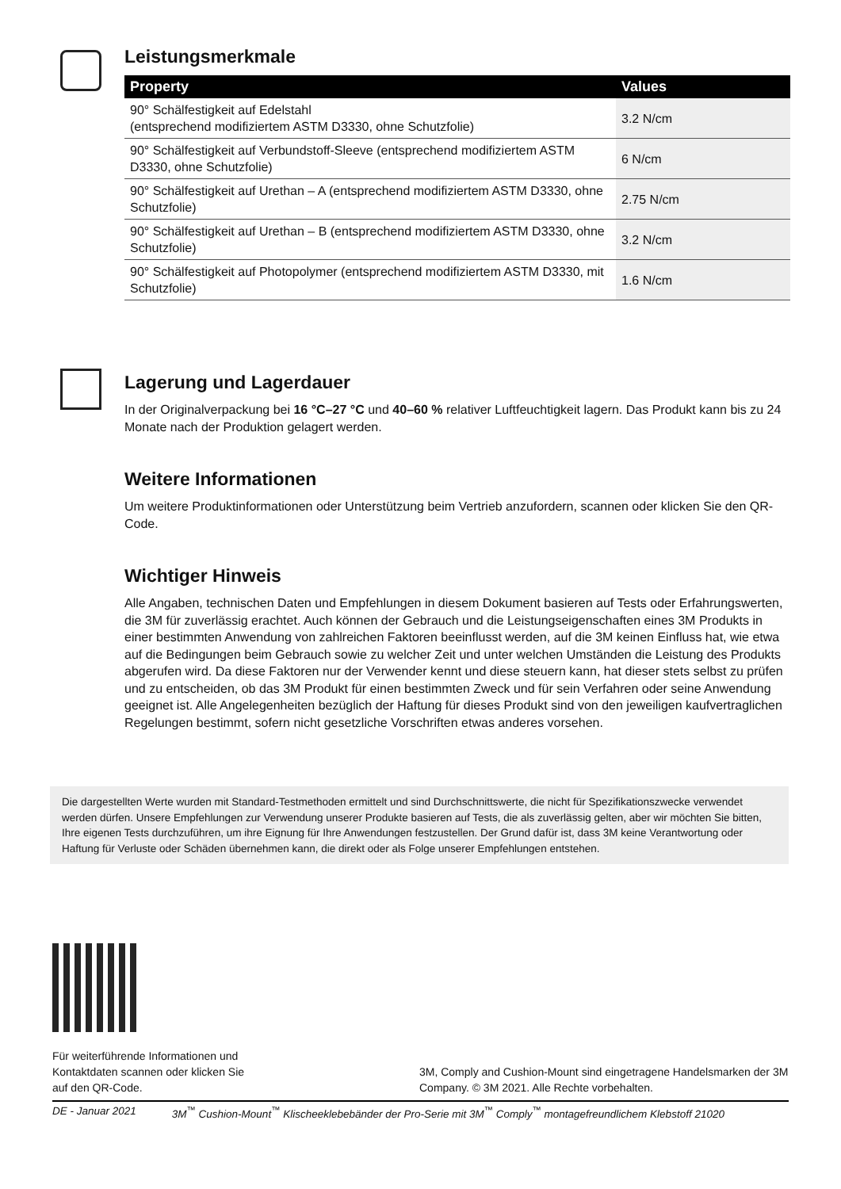Leistungsmerkmale
| Property | Values |
| --- | --- |
| 90° Schälfestigkeit auf Edelstahl (entsprechend modifiziertem ASTM D3330, ohne Schutzfolie) | 3.2 N/cm |
| 90° Schälfestigkeit auf Verbundstoff-Sleeve (entsprechend modifiziertem ASTM D3330, ohne Schutzfolie) | 6 N/cm |
| 90° Schälfestigkeit auf Urethan – A (entsprechend modifiziertem ASTM D3330, ohne Schutzfolie) | 2.75 N/cm |
| 90° Schälfestigkeit auf Urethan – B (entsprechend modifiziertem ASTM D3330, ohne Schutzfolie) | 3.2 N/cm |
| 90° Schälfestigkeit auf Photopolymer (entsprechend modifiziertem ASTM D3330, mit Schutzfolie) | 1.6 N/cm |
Lagerung und Lagerdauer
In der Originalverpackung bei 16 °C–27 °C und 40–60 % relativer Luftfeuchtigkeit lagern. Das Produkt kann bis zu 24 Monate nach der Produktion gelagert werden.
Weitere Informationen
Um weitere Produktinformationen oder Unterstützung beim Vertrieb anzufordern, scannen oder klicken Sie den QR-Code.
Wichtiger Hinweis
Alle Angaben, technischen Daten und Empfehlungen in diesem Dokument basieren auf Tests oder Erfahrungswerten, die 3M für zuverlässig erachtet. Auch können der Gebrauch und die Leistungseigenschaften eines 3M Produkts in einer bestimmten Anwendung von zahlreichen Faktoren beeinflusst werden, auf die 3M keinen Einfluss hat, wie etwa auf die Bedingungen beim Gebrauch sowie zu welcher Zeit und unter welchen Umständen die Leistung des Produkts abgerufen wird. Da diese Faktoren nur der Verwender kennt und diese steuern kann, hat dieser stets selbst zu prüfen und zu entscheiden, ob das 3M Produkt für einen bestimmten Zweck und für sein Verfahren oder seine Anwendung geeignet ist. Alle Angelegenheiten bezüglich der Haftung für dieses Produkt sind von den jeweiligen kaufvertraglichen Regelungen bestimmt, sofern nicht gesetzliche Vorschriften etwas anderes vorsehen.
Die dargestellten Werte wurden mit Standard-Testmethoden ermittelt und sind Durchschnittswerte, die nicht für Spezifikationszwecke verwendet werden dürfen. Unsere Empfehlungen zur Verwendung unserer Produkte basieren auf Tests, die als zuverlässig gelten, aber wir möchten Sie bitten, Ihre eigenen Tests durchzuführen, um ihre Eignung für Ihre Anwendungen festzustellen. Der Grund dafür ist, dass 3M keine Verantwortung oder Haftung für Verluste oder Schäden übernehmen kann, die direkt oder als Folge unserer Empfehlungen entstehen.
Für weiterführende Informationen und
Kontaktdaten scannen oder klicken Sie
auf den QR-Code.
3M, Comply and Cushion-Mount sind eingetragene Handelsmarken der 3M Company. © 3M 2021. Alle Rechte vorbehalten.
DE - Januar 2021 3M<sup>™</sup> Cushion-Mount<sup>™</sup> Klischeeklebebänder der Pro-Serie mit 3M<sup>™</sup> Comply<sup>™</sup> montagefreundlichem Klebstoff 21020